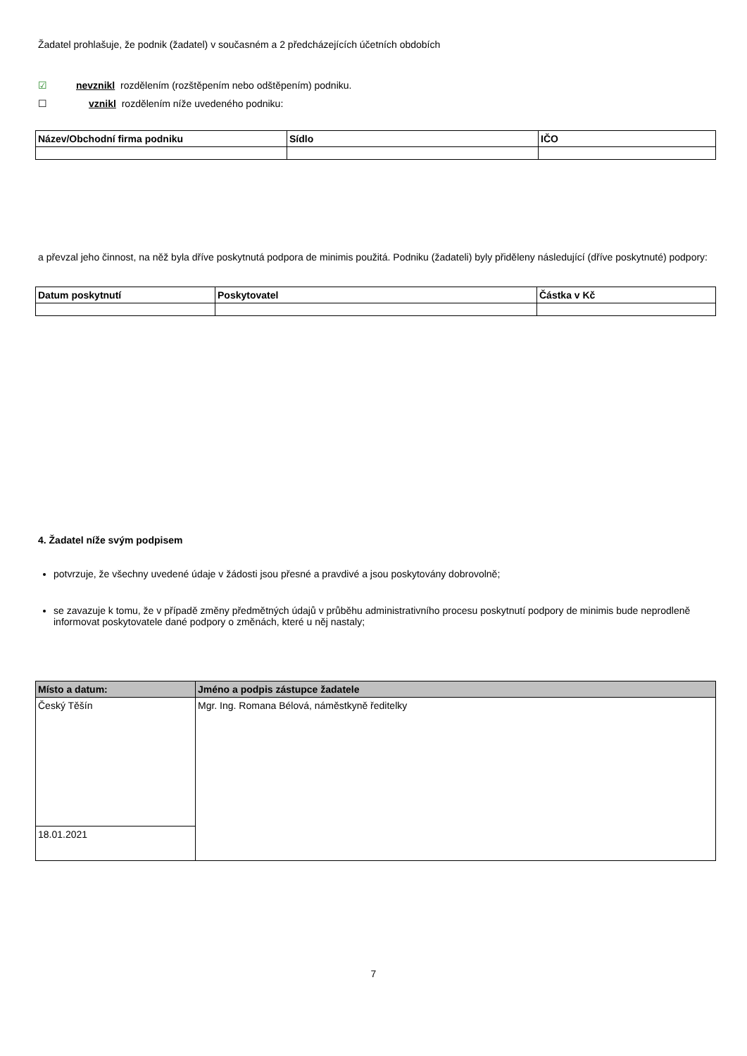Žadatel prohlašuje, že podnik (žadatel) v současném a 2 předcházejících účetních obdobích
☑ nevznikl rozdělením (rozštěpením nebo odštěpením) podniku.
☐ vznikl rozdělením níže uvedeného podniku:
| Název/Obchodní firma podniku | Sídlo | IČO |
| --- | --- | --- |
a převzal jeho činnost, na něž byla dříve poskytnutá podpora de minimis použitá. Podniku (žadateli) byly přiděleny následující (dříve poskytnuté) podpory:
| Datum poskytnutí | Poskytovatel | Částka v Kč |
| --- | --- | --- |
4. Žadatel níže svým podpisem
potvrzuje, že všechny uvedené údaje v žádosti jsou přesné a pravdivé a jsou poskytovány dobrovolně;
se zavazuje k tomu, že v případě změny předmětných údajů v průběhu administrativního procesu poskytnutí podpory de minimis bude neprodleně informovat poskytovatele dané podpory o změnách, které u něj nastaly;
| Místo a datum: | Jméno a podpis zástupce žadatele |
| --- | --- |
| Český Těšín | Mgr. Ing. Romana Bélová, náměstkyně ředitelky |
| 18.01.2021 | |
7